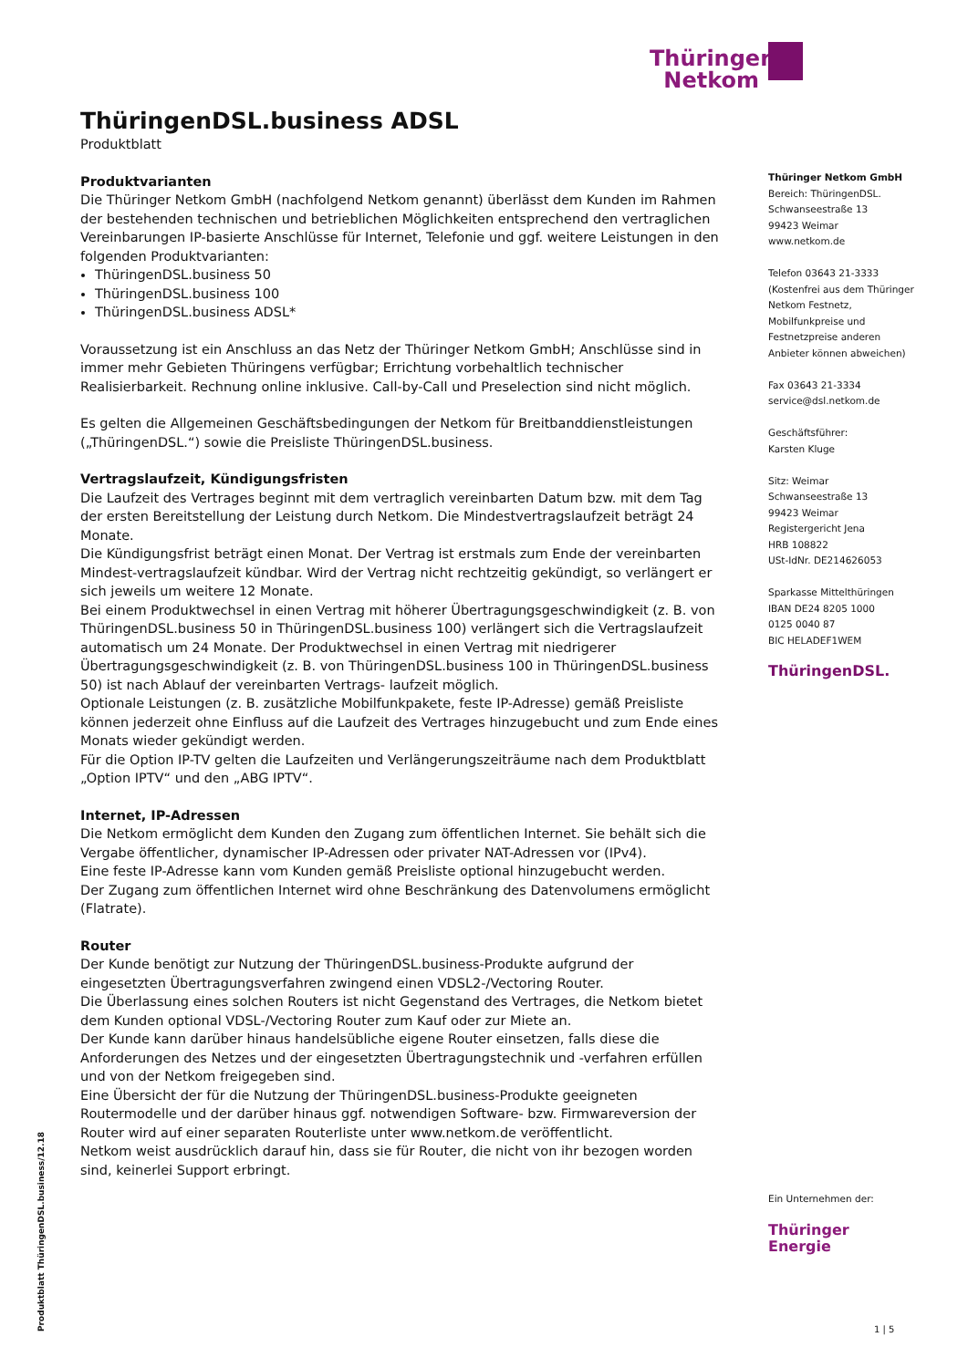Thüringer
Netkom
ThüringenDSL.business ADSL
Produktblatt
Produktvarianten
Die Thüringer Netkom GmbH (nachfolgend Netkom genannt) überlässt dem Kunden im Rahmen der bestehenden technischen und betrieblichen Möglichkeiten entsprechend den vertraglichen Vereinbarungen IP-basierte Anschlüsse für Internet, Telefonie und ggf. weitere Leistungen in den folgenden Produktvarianten:
ThüringenDSL.business 50
ThüringenDSL.business 100
ThüringenDSL.business ADSL*
Voraussetzung ist ein Anschluss an das Netz der Thüringer Netkom GmbH; Anschlüsse sind in immer mehr Gebieten Thüringens verfügbar; Errichtung vorbehaltlich technischer Realisierbarkeit. Rechnung online inklusive. Call-by-Call und Preselection sind nicht möglich.
Es gelten die Allgemeinen Geschäftsbedingungen der Netkom für Breitbanddienstleistungen („ThüringenDSL.“) sowie die Preisliste ThüringenDSL.business.
Vertragslaufzeit, Kündigungsfristen
Die Laufzeit des Vertrages beginnt mit dem vertraglich vereinbarten Datum bzw. mit dem Tag der ersten Bereitstellung der Leistung durch Netkom. Die Mindestvertragslaufzeit beträgt 24 Monate.
Die Kündigungsfrist beträgt einen Monat. Der Vertrag ist erstmals zum Ende der vereinbarten Mindest-vertragslaufzeit kündbar. Wird der Vertrag nicht rechtzeitig gekündigt, so verlängert er sich jeweils um weitere 12 Monate.
Bei einem Produktwechsel in einen Vertrag mit höherer Übertragungsgeschwindigkeit (z. B. von ThüringenDSL.business 50 in ThüringenDSL.business 100) verlängert sich die Vertragslaufzeit automatisch um 24 Monate. Der Produktwechsel in einen Vertrag mit niedrigerer Übertragungsgeschwindigkeit (z. B. von ThüringenDSL.business 100 in ThüringenDSL.business 50) ist nach Ablauf der vereinbarten Vertrags- laufzeit möglich.
Optionale Leistungen (z. B. zusätzliche Mobilfunkpakete, feste IP-Adresse) gemäß Preisliste können jederzeit ohne Einfluss auf die Laufzeit des Vertrages hinzugebucht und zum Ende eines Monats wieder gekündigt werden.
Für die Option IP-TV gelten die Laufzeiten und Verlängerungszeiträume nach dem Produktblatt „Option IPTV“ und den „ABG IPTV“.
Internet, IP-Adressen
Die Netkom ermöglicht dem Kunden den Zugang zum öffentlichen Internet. Sie behält sich die Vergabe öffentlicher, dynamischer IP-Adressen oder privater NAT-Adressen vor (IPv4).
Eine feste IP-Adresse kann vom Kunden gemäß Preisliste optional hinzugebucht werden.
Der Zugang zum öffentlichen Internet wird ohne Beschränkung des Datenvolumens ermöglicht (Flatrate).
Router
Der Kunde benötigt zur Nutzung der ThüringenDSL.business-Produkte aufgrund der eingesetzten Übertragungsverfahren zwingend einen VDSL2-/Vectoring Router.
Die Überlassung eines solchen Routers ist nicht Gegenstand des Vertrages, die Netkom bietet dem Kunden optional VDSL-/Vectoring Router zum Kauf oder zur Miete an.
Der Kunde kann darüber hinaus handelsübliche eigene Router einsetzen, falls diese die Anforderungen des Netzes und der eingesetzten Übertragungstechnik und -verfahren erfüllen und von der Netkom freigegeben sind.
Eine Übersicht der für die Nutzung der ThüringenDSL.business-Produkte geeigneten Routermodelle und der darüber hinaus ggf. notwendigen Software- bzw. Firmwareversion der Router wird auf einer separaten Routerliste unter www.netkom.de veröffentlicht.
Netkom weist ausdrücklich darauf hin, dass sie für Router, die nicht von ihr bezogen worden sind, keinerlei Support erbringt.
Thüringer Netkom GmbH
Bereich: ThüringenDSL.
Schwanseestraße 13
99423 Weimar
www.netkom.de
Telefon 03643 21-3333
(Kostenfrei aus dem Thüringer Netkom Festnetz, Mobilfunkpreise und Festnetzpreise anderen Anbieter können abweichen)
Fax 03643 21-3334
service@dsl.netkom.de
Geschäftsführer:
Karsten Kluge
Sitz: Weimar
Schwanseestraße 13
99423 Weimar
Registergericht Jena
HRB 108822
USt-IdNr. DE214626053
Sparkasse Mittelthüringen
IBAN DE24 8205 1000
0125 0040 87
BIC HELADEF1WEM
ThüringenDSL.
Ein Unternehmen der:
Thüringer
Energie
Produktblatt ThüringenDSL.business/12.18
1 | 5